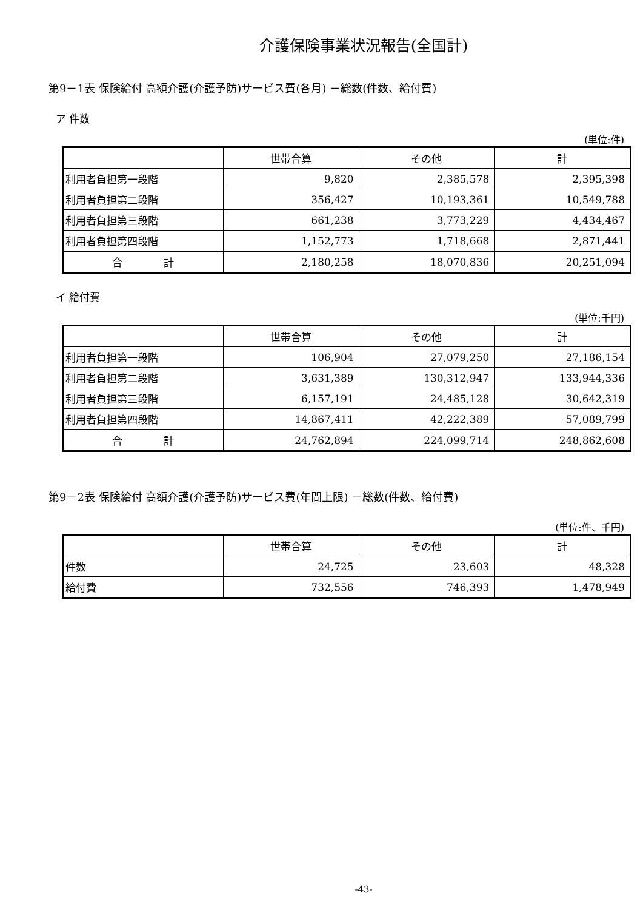介護保険事業状況報告(全国計)
第9－1表 保険給付 高額介護(介護予防)サービス費(各月) －総数(件数、給付費)
ア 件数
(単位:件)
| | 世帯合算 | その他 | 計 |
| --- | --- | --- | --- |
| 利用者負担第一段階 | 9,820 | 2,385,578 | 2,395,398 |
| 利用者負担第二段階 | 356,427 | 10,193,361 | 10,549,788 |
| 利用者負担第三段階 | 661,238 | 3,773,229 | 4,434,467 |
| 利用者負担第四段階 | 1,152,773 | 1,718,668 | 2,871,441 |
| 合 計 | 2,180,258 | 18,070,836 | 20,251,094 |
イ 給付費
(単位:千円)
| | 世帯合算 | その他 | 計 |
| --- | --- | --- | --- |
| 利用者負担第一段階 | 106,904 | 27,079,250 | 27,186,154 |
| 利用者負担第二段階 | 3,631,389 | 130,312,947 | 133,944,336 |
| 利用者負担第三段階 | 6,157,191 | 24,485,128 | 30,642,319 |
| 利用者負担第四段階 | 14,867,411 | 42,222,389 | 57,089,799 |
| 合 計 | 24,762,894 | 224,099,714 | 248,862,608 |
第9－2表 保険給付 高額介護(介護予防)サービス費(年間上限) －総数(件数、給付費)
(単位:件、千円)
| | 世帯合算 | その他 | 計 |
| --- | --- | --- | --- |
| 件数 | 24,725 | 23,603 | 48,328 |
| 給付費 | 732,556 | 746,393 | 1,478,949 |
-43-